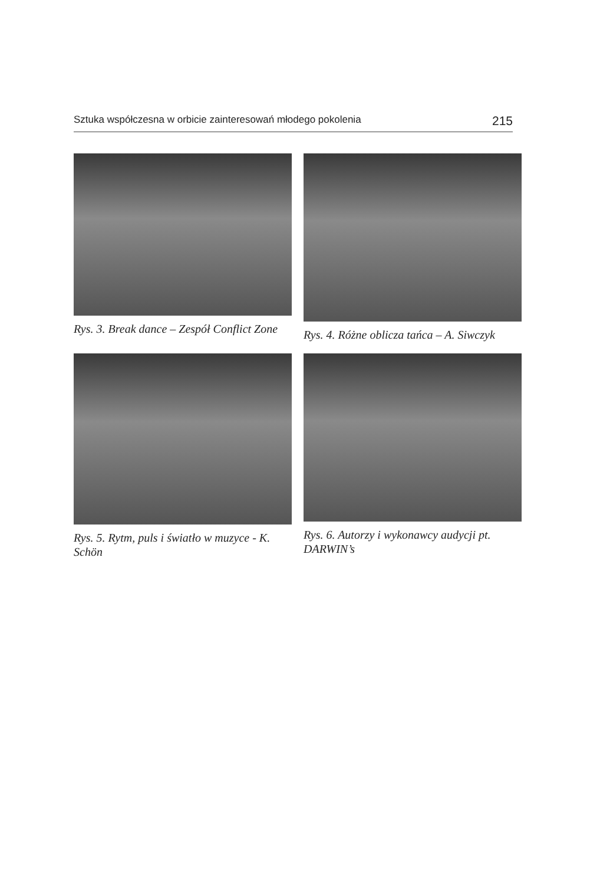Sztuka współczesna w orbicie zainteresowań młodego pokolenia 215
Rys. 3. Break dance – Zespół Conflict Zone
Rys. 4. Różne oblicza tańca – A. Siwczyk
Rys. 5. Rytm, puls i światło w muzyce - K. Schön
Rys. 6. Autorzy i wykonawcy audycji pt. DARWIN’s